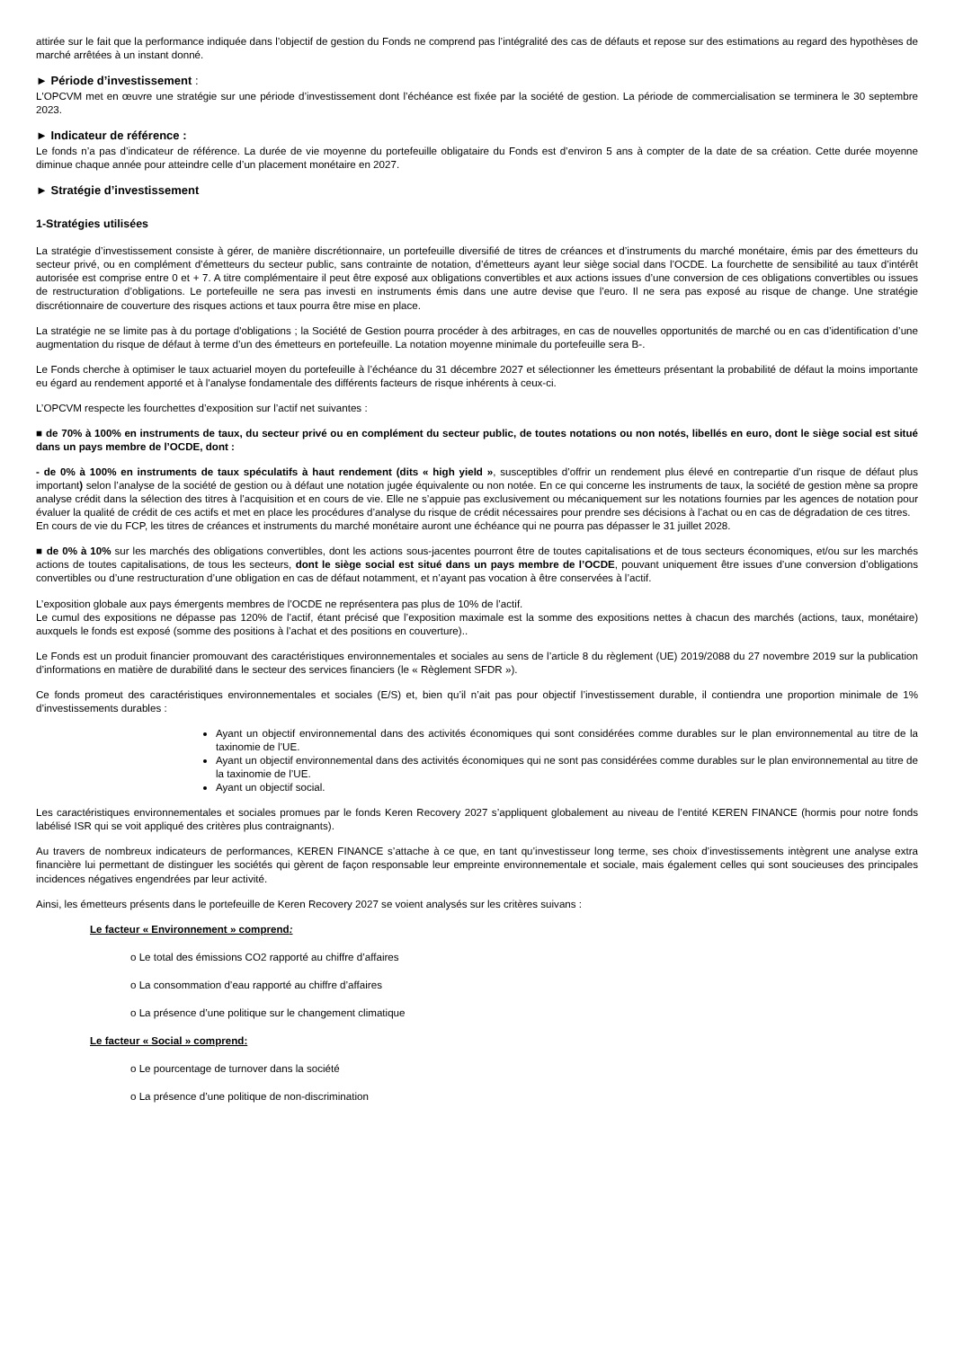attirée sur le fait que la performance indiquée dans l’objectif de gestion du Fonds ne comprend pas l’intégralité des cas de défauts et repose sur des estimations au regard des hypothèses de marché arrêtées à un instant donné.
► Période d’investissement :
L'OPCVM met en œuvre une stratégie sur une période d’investissement dont l’échéance est fixée par la société de gestion. La période de commercialisation se terminera le 30 septembre 2023.
► Indicateur de référence :
Le fonds n’a pas d’indicateur de référence. La durée de vie moyenne du portefeuille obligataire du Fonds est d’environ 5 ans à compter de la date de sa création. Cette durée moyenne diminue chaque année pour atteindre celle d’un placement monétaire en 2027.
► Stratégie d’investissement
1-Stratégies utilisées
La stratégie d’investissement consiste à gérer, de manière discrétionnaire, un portefeuille diversifié de titres de créances et d’instruments du marché monétaire, émis par des émetteurs du secteur privé, ou en complément d’émetteurs du secteur public, sans contrainte de notation, d’émetteurs ayant leur siège social dans l’OCDE. La fourchette de sensibilité au taux d’intérêt autorisée est comprise entre 0 et + 7. A titre complémentaire il peut être exposé aux obligations convertibles et aux actions issues d’une conversion de ces obligations convertibles ou issues de restructuration d’obligations. Le portefeuille ne sera pas investi en instruments émis dans une autre devise que l’euro. Il ne sera pas exposé au risque de change. Une stratégie discrétionnaire de couverture des risques actions et taux pourra être mise en place.
La stratégie ne se limite pas à du portage d'obligations ; la Société de Gestion pourra procéder à des arbitrages, en cas de nouvelles opportunités de marché ou en cas d’identification d’une augmentation du risque de défaut à terme d’un des émetteurs en portefeuille. La notation moyenne minimale du portefeuille sera B-.
Le Fonds cherche à optimiser le taux actuariel moyen du portefeuille à l’échéance du 31 décembre 2027 et sélectionner les émetteurs présentant la probabilité de défaut la moins importante eu égard au rendement apporté et à l'analyse fondamentale des différents facteurs de risque inhérents à ceux-ci.
L’OPCVM respecte les fourchettes d’exposition sur l’actif net suivantes :
■ de 70% à 100% en instruments de taux, du secteur privé ou en complément du secteur public, de toutes notations ou non notés, libellés en euro, dont le siège social est situé dans un pays membre de l’OCDE, dont :
- de 0% à 100% en instruments de taux spéculatifs à haut rendement (dits « high yield », susceptibles d’offrir un rendement plus élevé en contrepartie d’un risque de défaut plus important) selon l’analyse de la société de gestion ou à défaut une notation jugée équivalente ou non notée. En ce qui concerne les instruments de taux, la société de gestion mène sa propre analyse crédit dans la sélection des titres à l’acquisition et en cours de vie. Elle ne s’appuie pas exclusivement ou mécaniquement sur les notations fournies par les agences de notation pour évaluer la qualité de crédit de ces actifs et met en place les procédures d’analyse du risque de crédit nécessaires pour prendre ses décisions à l’achat ou en cas de dégradation de ces titres.
En cours de vie du FCP, les titres de créances et instruments du marché monétaire auront une échéance qui ne pourra pas dépasser le 31 juillet 2028.
■ de 0% à 10% sur les marchés des obligations convertibles, dont les actions sous-jacentes pourront être de toutes capitalisations et de tous secteurs économiques, et/ou sur les marchés actions de toutes capitalisations, de tous les secteurs, dont le siège social est situé dans un pays membre de l’OCDE, pouvant uniquement être issues d’une conversion d’obligations convertibles ou d’une restructuration d’une obligation en cas de défaut notamment, et n’ayant pas vocation à être conservées à l’actif.
L’exposition globale aux pays émergents membres de l’OCDE ne représentera pas plus de 10% de l’actif.
Le cumul des expositions ne dépasse pas 120% de l’actif, étant précisé que l’exposition maximale est la somme des expositions nettes à chacun des marchés (actions, taux, monétaire) auxquels le fonds est exposé (somme des positions à l’achat et des positions en couverture)..
Le Fonds est un produit financier promouvant des caractéristiques environnementales et sociales au sens de l’article 8 du règlement (UE) 2019/2088 du 27 novembre 2019 sur la publication d’informations en matière de durabilité dans le secteur des services financiers (le « Règlement SFDR »).
Ce fonds promeut des caractéristiques environnementales et sociales (E/S) et, bien qu’il n’ait pas pour objectif l’investissement durable, il contiendra une proportion minimale de 1% d’investissements durables :
Ayant un objectif environnemental dans des activités économiques qui sont considérées comme durables sur le plan environnemental au titre de la taxinomie de l’UE.
Ayant un objectif environnemental dans des activités économiques qui ne sont pas considérées comme durables sur le plan environnemental au titre de la taxinomie de l’UE.
Ayant un objectif social.
Les caractéristiques environnementales et sociales promues par le fonds Keren Recovery 2027 s’appliquent globalement au niveau de l’entité KEREN FINANCE (hormis pour notre fonds labélisé ISR qui se voit appliqué des critères plus contraignants).
Au travers de nombreux indicateurs de performances, KEREN FINANCE s’attache à ce que, en tant qu’investisseur long terme, ses choix d’investissements intègrent une analyse extra financière lui permettant de distinguer les sociétés qui gèrent de façon responsable leur empreinte environnementale et sociale, mais également celles qui sont soucieuses des principales incidences négatives engendrées par leur activité.
Ainsi, les émetteurs présents dans le portefeuille de Keren Recovery 2027 se voient analysés sur les critères suivans :
Le facteur « Environnement » comprend:
o Le total des émissions CO2 rapporté au chiffre d’affaires
o La consommation d’eau rapporté au chiffre d’affaires
o La présence d’une politique sur le changement climatique
Le facteur « Social » comprend:
o Le pourcentage de turnover dans la société
o La présence d’une politique de non-discrimination